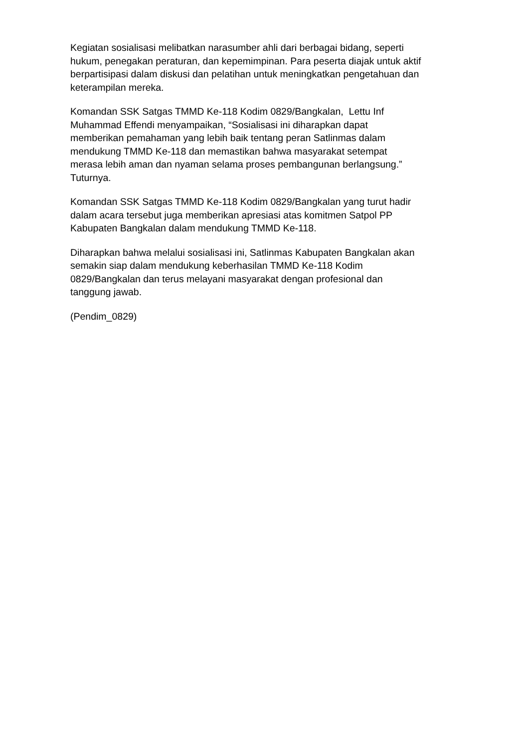Kegiatan sosialisasi melibatkan narasumber ahli dari berbagai bidang, seperti
hukum, penegakan peraturan, dan kepemimpinan. Para peserta diajak untuk aktif
berpartisipasi dalam diskusi dan pelatihan untuk meningkatkan pengetahuan dan
keterampilan mereka.
Komandan SSK Satgas TMMD Ke-118 Kodim 0829/Bangkalan, Lettu Inf
Muhammad Effendi menyampaikan, “Sosialisasi ini diharapkan dapat
memberikan pemahaman yang lebih baik tentang peran Satlinmas dalam
mendukung TMMD Ke-118 dan memastikan bahwa masyarakat setempat
merasa lebih aman dan nyaman selama proses pembangunan berlangsung.”
Tuturnya.
Komandan SSK Satgas TMMD Ke-118 Kodim 0829/Bangkalan yang turut hadir
dalam acara tersebut juga memberikan apresiasi atas komitmen Satpol PP
Kabupaten Bangkalan dalam mendukung TMMD Ke-118.
Diharapkan bahwa melalui sosialisasi ini, Satlinmas Kabupaten Bangkalan akan
semakin siap dalam mendukung keberhasilan TMMD Ke-118 Kodim
0829/Bangkalan dan terus melayani masyarakat dengan profesional dan
tanggung jawab.
(Pendim_0829)